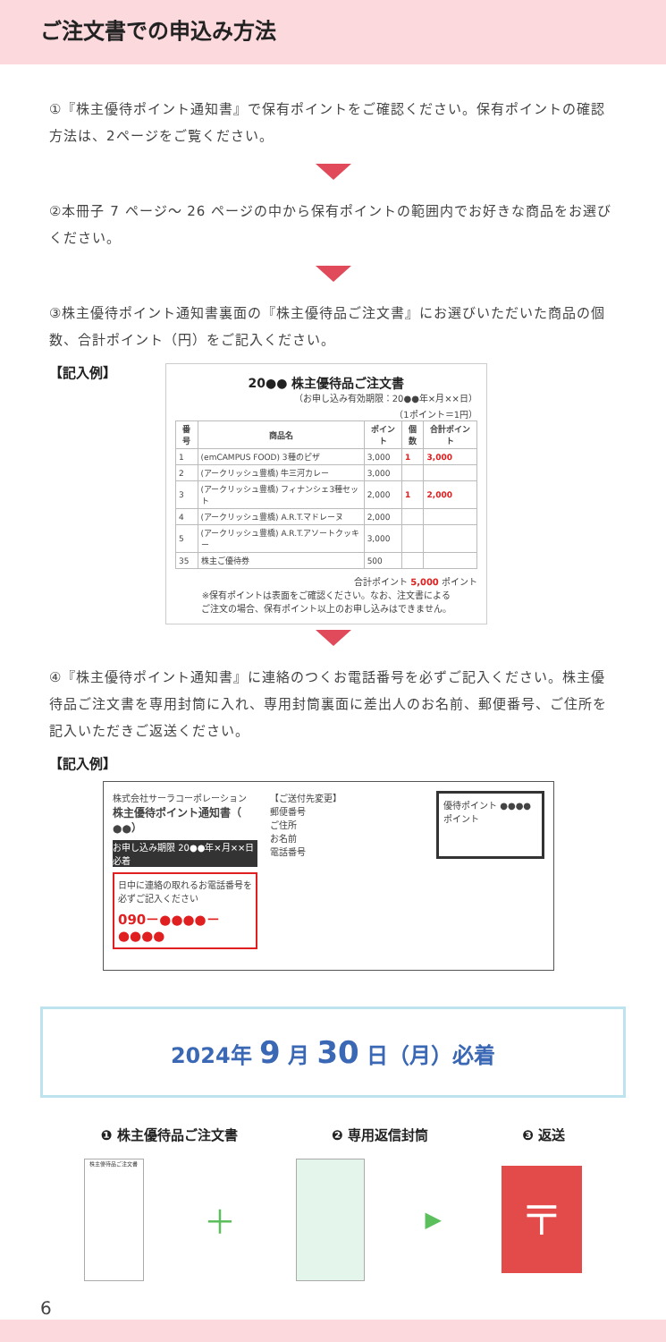ご注文書での申込み方法
①『株主優待ポイント通知書』で保有ポイントをご確認ください。保有ポイントの確認方法は、2ページをご覧ください。
②本冊子 7 ページ～ 26 ページの中から保有ポイントの範囲内でお好きな商品をお選びください。
③株主優待ポイント通知書裏面の『株主優待品ご注文書』にお選びいただいた商品の個数、合計ポイント（円）をご記入ください。
【記入例】
20●● 株主優待品ご注文書
（お申し込み有効期限：20●●年×月××日）
（1ポイント＝1円）
| 番号 | 商品名 | ポイント | 個数 | 合計ポイント |
| --- | --- | --- | --- | --- |
| 1 | (emCAMPUS FOOD) 3種のピザ | 3,000 | 1 | 3,000 |
| 2 | (アークリッシュ豊橋) 牛三河カレー | 3,000 | | |
| 3 | (アークリッシュ豊橋) フィナンシェ3種セット | 2,000 | 1 | 2,000 |
| 4 | (アークリッシュ豊橋) A.R.T.マドレーヌ | 2,000 | | |
| 5 | (アークリッシュ豊橋) A.R.T.アソートクッキー | 3,000 | | |
| 35 | 株主ご優待券 | 500 | | |
合計ポイント 5,000 ポイント
※保有ポイントは表面をご確認ください。なお、注文書による
ご注文の場合、保有ポイント以上のお申し込みはできません。
④『株主優待ポイント通知書』に連絡のつくお電話番号を必ずご記入ください。株主優待品ご注文書を専用封筒に入れ、専用封筒裏面に差出人のお名前、郵便番号、ご住所を記入いただきご返送ください。
【記入例】
株式会社サーラコーポレーション
株主優待ポイント通知書（ ●●）
お申し込み期限 20●●年×月××日 必着
日中に連絡の取れるお電話番号を必ずご記入ください
090－●●●●－●●●●
【ご送付先変更】
郵便番号
ご住所
お名前
電話番号
優待ポイント ●●●● ポイント
2024年 9 月 30 日（月）必着
❶ 株主優待品ご注文書 ❷ 専用返信封筒 ❸ 返送
株主優待品ご注文書
＋
▶
〒
6